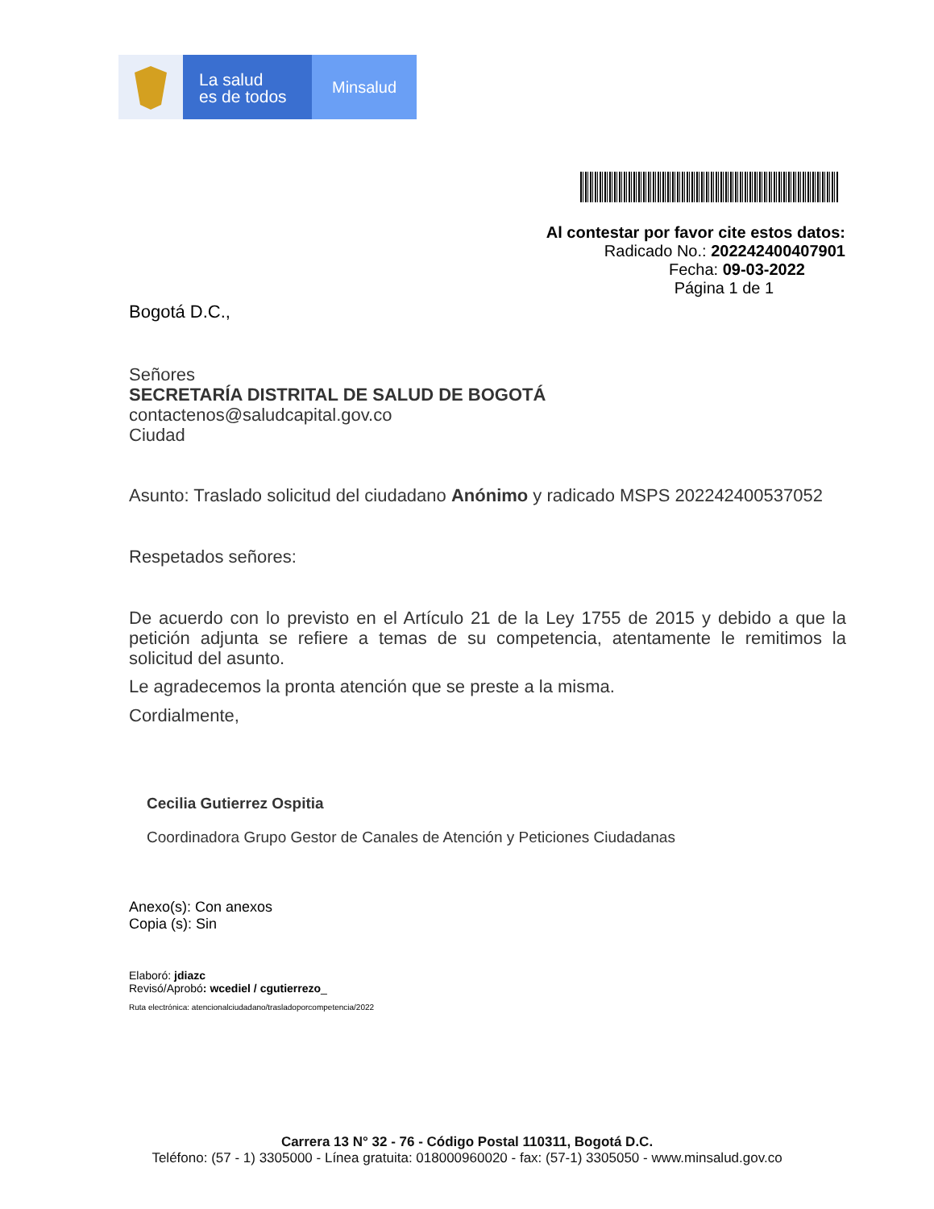La salud
es de todos
Minsalud
Al contestar por favor cite estos datos:
Radicado No.: 202242400407901
Fecha: 09-03-2022
Página 1 de 1
Bogotá D.C.,
Señores
SECRETARÍA DISTRITAL DE SALUD DE BOGOTÁ
contactenos@saludcapital.gov.co
Ciudad
Asunto: Traslado solicitud del ciudadano Anónimo y radicado MSPS 202242400537052
Respetados señores:
De acuerdo con lo previsto en el Artículo 21 de la Ley 1755 de 2015 y debido a que la petición adjunta se refiere a temas de su competencia, atentamente le remitimos la solicitud del asunto.
Le agradecemos la pronta atención que se preste a la misma.
Cordialmente,
Cecilia Gutierrez Ospitia
Coordinadora Grupo Gestor de Canales de Atención y Peticiones Ciudadanas
Anexo(s): Con anexos
Copia (s): Sin
Elaboró: jdiazc
Revisó/Aprobó: wcediel / cgutierrezo_
Ruta electrónica: atencionalciudadano/trasladoporcompetencia/2022
Carrera 13 N° 32 - 76 - Código Postal 110311, Bogotá D.C.
Teléfono: (57 - 1) 3305000 - Línea gratuita: 018000960020 - fax: (57-1) 3305050 - www.minsalud.gov.co